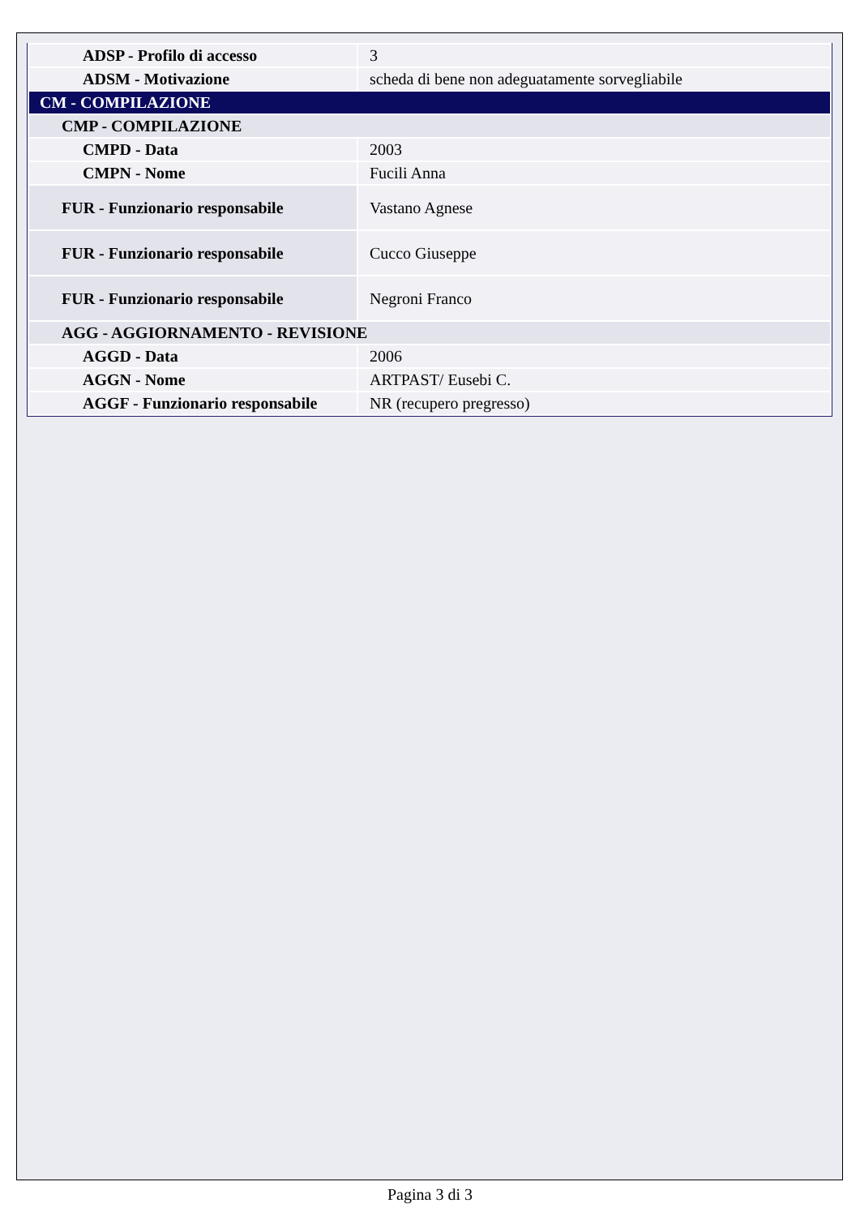| ADSP - Profilo di accesso | 3 |
| ADSM - Motivazione | scheda di bene non adeguatamente sorvegliabile |
| CM - COMPILAZIONE | |
| CMP - COMPILAZIONE | |
| CMPD - Data | 2003 |
| CMPN - Nome | Fucili Anna |
| FUR - Funzionario responsabile | Vastano Agnese |
| FUR - Funzionario responsabile | Cucco Giuseppe |
| FUR - Funzionario responsabile | Negroni Franco |
| AGG - AGGIORNAMENTO - REVISIONE | |
| AGGD - Data | 2006 |
| AGGN - Nome | ARTPAST/ Eusebi C. |
| AGGF - Funzionario responsabile | NR (recupero pregresso) |
Pagina 3 di 3